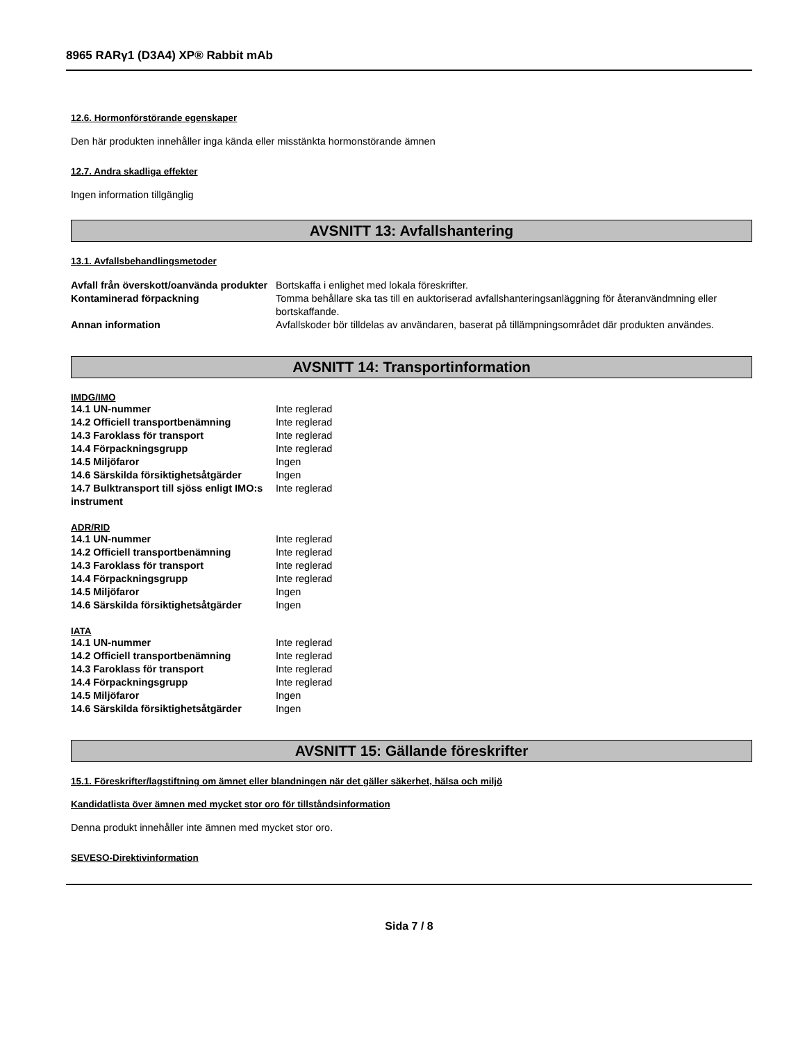8965 RARγ1 (D3A4) XP® Rabbit mAb
12.6. Hormonförstörande egenskaper
Den här produkten innehåller inga kända eller misstänkta hormonstörande ämnen
12.7. Andra skadliga effekter
Ingen information tillgänglig
AVSNITT 13: Avfallshantering
13.1. Avfallsbehandlingsmetoder
| Avfall från överskott/oanvända produkter | Bortskaffa i enlighet med lokala föreskrifter. |
| Kontaminerad förpackning | Tomma behållare ska tas till en auktoriserad avfallshanteringsanläggning för återanvändmning eller bortskaffande. |
| Annan information | Avfallskoder bör tilldelas av användaren, baserat på tillämpningsområdet där produkten användes. |
AVSNITT 14: Transportinformation
IMDG/IMO
| 14.1 UN-nummer | Inte reglerad |
| 14.2 Officiell transportbenämning | Inte reglerad |
| 14.3 Faroklass för transport | Inte reglerad |
| 14.4 Förpackningsgrupp | Inte reglerad |
| 14.5 Miljöfaror | Ingen |
| 14.6 Särskilda försiktighetsåtgärder | Ingen |
| 14.7 Bulktransport till sjöss enligt IMO:s instrument | Inte reglerad |
ADR/RID
| 14.1 UN-nummer | Inte reglerad |
| 14.2 Officiell transportbenämning | Inte reglerad |
| 14.3 Faroklass för transport | Inte reglerad |
| 14.4 Förpackningsgrupp | Inte reglerad |
| 14.5 Miljöfaror | Ingen |
| 14.6 Särskilda försiktighetsåtgärder | Ingen |
IATA
| 14.1 UN-nummer | Inte reglerad |
| 14.2 Officiell transportbenämning | Inte reglerad |
| 14.3 Faroklass för transport | Inte reglerad |
| 14.4 Förpackningsgrupp | Inte reglerad |
| 14.5 Miljöfaror | Ingen |
| 14.6 Särskilda försiktighetsåtgärder | Ingen |
AVSNITT 15: Gällande föreskrifter
15.1. Föreskrifter/lagstiftning om ämnet eller blandningen när det gäller säkerhet, hälsa och miljö
Kandidatlista över ämnen med mycket stor oro för tillståndsinformation
Denna produkt innehåller inte ämnen med mycket stor oro.
SEVESO-Direktivinformation
Sida 7 / 8